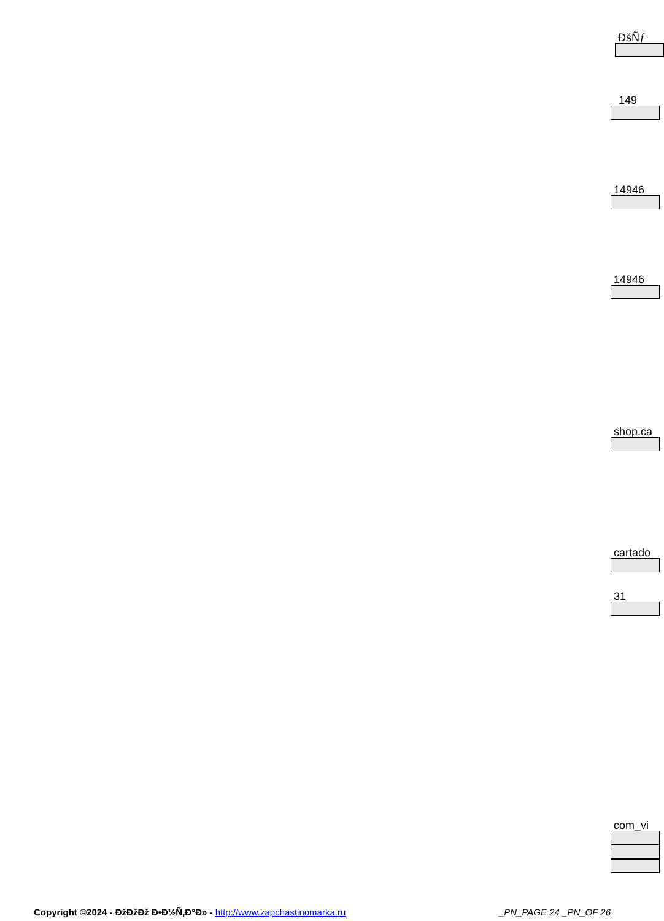ÐšÑƒ
149
14946
14946
shop.ca
cartado
31
com_vi
Copyright ©2024 - ÐžÐžÐž Ð•Ð½Ñ‚Ð°Ð» - http://www.zapchastinomarka.ru _PN_PAGE 24 _PN_OF 26